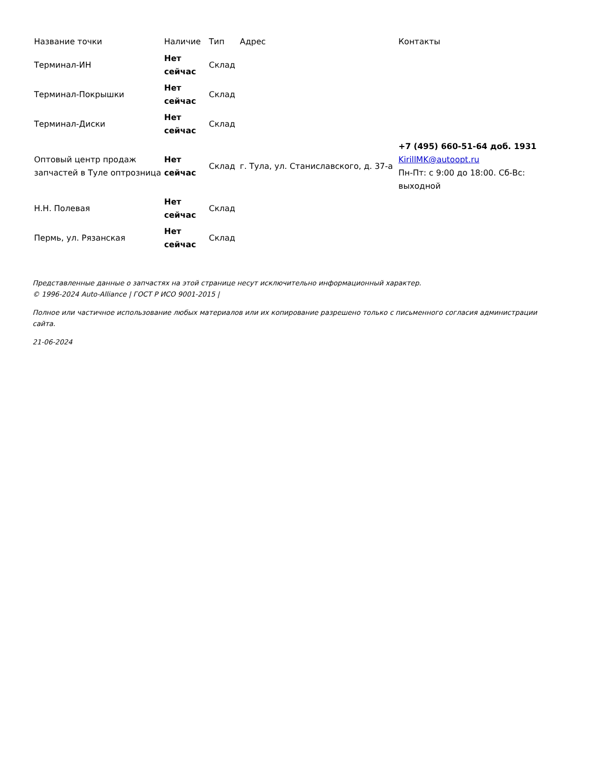| Название точки | Наличие | Тип | Адрес | Контакты |
| --- | --- | --- | --- | --- |
| Терминал-ИН | Нет сейчас | Склад | | |
| Терминал-Покрышки | Нет сейчас | Склад | | |
| Терминал-Диски | Нет сейчас | Склад | | |
| Оптовый центр продаж запчастей в Туле оптрозница | Нет сейчас | Склад | г. Тула, ул. Станиславского, д. 37-а | +7 (495) 660-51-64 доб. 1931 KirillMK@autoopt.ru Пн-Пт: с 9:00 до 18:00. Сб-Вс: выходной |
| Н.Н. Полевая | Нет сейчас | Склад | | |
| Пермь, ул. Рязанская | Нет сейчас | Склад | | |
Представленные данные о запчастях на этой странице несут исключительно информационный характер.
© 1996-2024 Auto-Alliance | ГОСТ Р ИСО 9001-2015 |
Полное или частичное использование любых материалов или их копирование разрешено только с письменного согласия администрации сайта.
21-06-2024